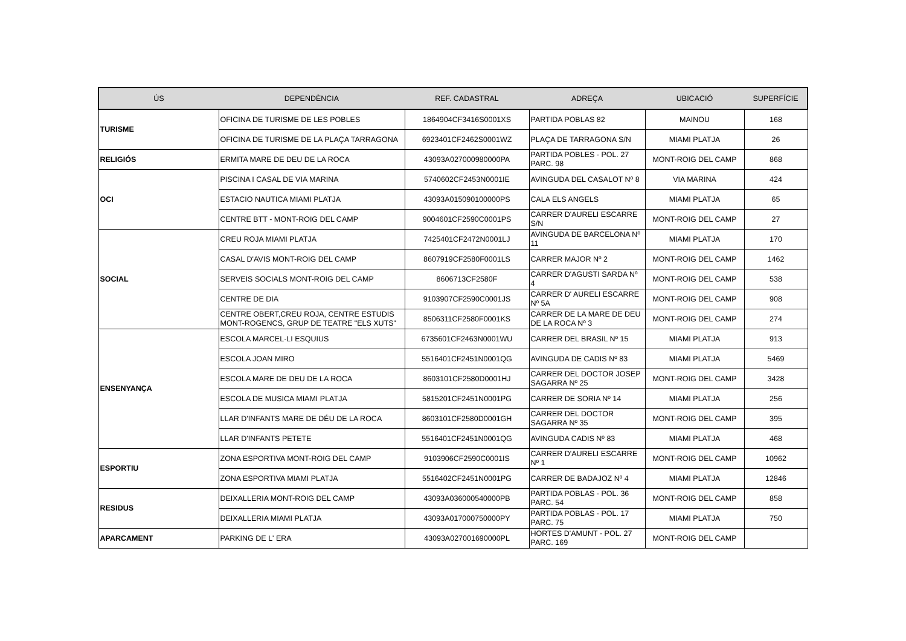| ÚS | DEPENDÈNCIA | REF. CADASTRAL | ADREÇA | UBICACIÓ | SUPERFÍCIE |
| --- | --- | --- | --- | --- | --- |
| TURISME | OFICINA DE TURISME DE LES POBLES | 1864904CF3416S0001XS | PARTIDA POBLAS 82 | MAINOU | 168 |
| | OFICINA DE TURISME DE LA PLAÇA TARRAGONA | 6923401CF2462S0001WZ | PLAÇA DE TARRAGONA S/N | MIAMI PLATJA | 26 |
| RELIGIÓS | ERMITA MARE DE DEU DE LA ROCA | 43093A027000980000PA | PARTIDA POBLES - POL. 27 PARC. 98 | MONT-ROIG DEL CAMP | 868 |
| OCI | PISCINA I CASAL DE VIA MARINA | 5740602CF2453N0001IE | AVINGUDA DEL CASALOT Nº 8 | VIA MARINA | 424 |
| | ESTACIO NAUTICA MIAMI PLATJA | 43093A015090100000PS | CALA ELS ANGELS | MIAMI PLATJA | 65 |
| | CENTRE BTT - MONT-ROIG DEL CAMP | 9004601CF2590C0001PS | CARRER D'AURELI ESCARRE S/N | MONT-ROIG DEL CAMP | 27 |
| SOCIAL | CREU ROJA MIAMI PLATJA | 7425401CF2472N0001LJ | AVINGUDA DE BARCELONA Nº 11 | MIAMI PLATJA | 170 |
| | CASAL D'AVIS MONT-ROIG DEL CAMP | 8607919CF2580F0001LS | CARRER MAJOR Nº 2 | MONT-ROIG DEL CAMP | 1462 |
| | SERVEIS SOCIALS MONT-ROIG DEL CAMP | 8606713CF2580F | CARRER D'AGUSTI SARDA Nº 4 | MONT-ROIG DEL CAMP | 538 |
| | CENTRE DE DIA | 9103907CF2590C0001JS | CARRER D' AURELI ESCARRE Nº 5A | MONT-ROIG DEL CAMP | 908 |
| | CENTRE OBERT,CREU ROJA, CENTRE ESTUDIS MONT-ROGENCS, GRUP DE TEATRE "ELS XUTS" | 8506311CF2580F0001KS | CARRER DE LA MARE DE DEU DE LA ROCA Nº 3 | MONT-ROIG DEL CAMP | 274 |
| ENSENYANÇA | ESCOLA MARCEL·LI ESQUIUS | 6735601CF2463N0001WU | CARRER DEL BRASIL Nº 15 | MIAMI PLATJA | 913 |
| | ESCOLA JOAN MIRO | 5516401CF2451N0001QG | AVINGUDA DE CADIS Nº 83 | MIAMI PLATJA | 5469 |
| | ESCOLA MARE DE DEU DE LA ROCA | 8603101CF2580D0001HJ | CARRER DEL DOCTOR JOSEP SAGARRA Nº 25 | MONT-ROIG DEL CAMP | 3428 |
| | ESCOLA DE MUSICA MIAMI PLATJA | 5815201CF2451N0001PG | CARRER DE SORIA Nº 14 | MIAMI PLATJA | 256 |
| | LLAR D'INFANTS MARE DE DÉU DE LA ROCA | 8603101CF2580D0001GH | CARRER DEL DOCTOR SAGARRA Nº 35 | MONT-ROIG DEL CAMP | 395 |
| | LLAR D'INFANTS PETETE | 5516401CF2451N0001QG | AVINGUDA CADIS Nº 83 | MIAMI PLATJA | 468 |
| ESPORTIU | ZONA ESPORTIVA MONT-ROIG DEL CAMP | 9103906CF2590C0001IS | CARRER D'AURELI ESCARRE Nº 1 | MONT-ROIG DEL CAMP | 10962 |
| | ZONA ESPORTIVA MIAMI PLATJA | 5516402CF2451N0001PG | CARRER DE BADAJOZ Nº 4 | MIAMI PLATJA | 12846 |
| RESIDUS | DEIXALLERIA MONT-ROIG DEL CAMP | 43093A036000540000PB | PARTIDA POBLAS - POL. 36 PARC. 54 | MONT-ROIG DEL CAMP | 858 |
| | DEIXALLERIA MIAMI PLATJA | 43093A017000750000PY | PARTIDA POBLAS - POL. 17 PARC. 75 | MIAMI PLATJA | 750 |
| APARCAMENT | PARKING DE L' ERA | 43093A027001690000PL | HORTES D'AMUNT - POL. 27 PARC. 169 | MONT-ROIG DEL CAMP | |